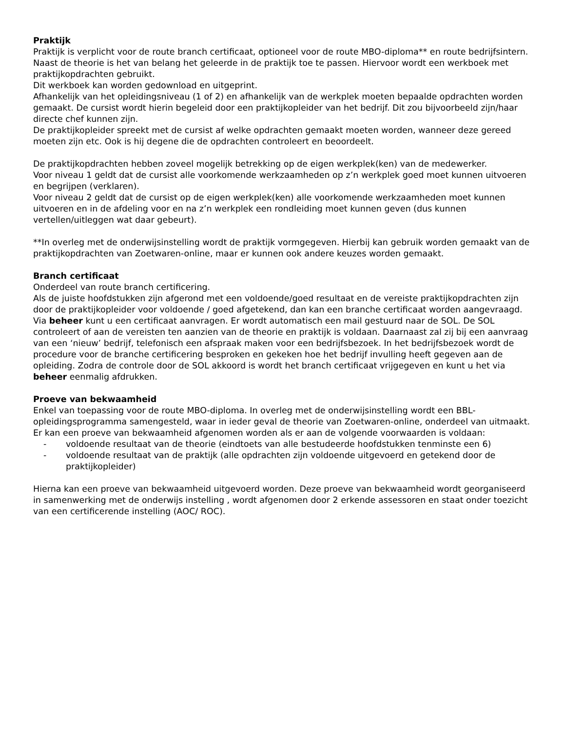Praktijk
Praktijk is verplicht voor de route branch certificaat, optioneel voor de route MBO-diploma** en route bedrijfsintern.
Naast de theorie is het van belang het geleerde in de praktijk toe te passen. Hiervoor wordt een werkboek met praktijkopdrachten gebruikt.
Dit werkboek kan worden gedownload en uitgeprint.
Afhankelijk van het opleidingsniveau (1 of 2) en afhankelijk van de werkplek moeten bepaalde opdrachten worden gemaakt. De cursist wordt hierin begeleid door een praktijkopleider van het bedrijf. Dit zou bijvoorbeeld zijn/haar directe chef kunnen zijn.
De praktijkopleider spreekt met de cursist af welke opdrachten gemaakt moeten worden, wanneer deze gereed moeten zijn etc. Ook is hij degene die de opdrachten controleert en beoordeelt.
De praktijkopdrachten hebben zoveel mogelijk betrekking op de eigen werkplek(ken) van de medewerker.
Voor niveau 1 geldt dat de cursist alle voorkomende werkzaamheden op z’n werkplek goed moet kunnen uitvoeren en begrijpen (verklaren).
Voor niveau 2 geldt dat de cursist op de eigen werkplek(ken) alle voorkomende werkzaamheden moet kunnen uitvoeren en in de afdeling voor en na z’n werkplek een rondleiding moet kunnen geven (dus kunnen vertellen/uitleggen wat daar gebeurt).
**In overleg met de onderwijsinstelling wordt de praktijk vormgegeven. Hierbij kan gebruik worden gemaakt van de praktijkopdrachten van Zoetwaren-online, maar er kunnen ook andere keuzes worden gemaakt.
Branch certificaat
Onderdeel van route branch certificering.
Als de juiste hoofdstukken zijn afgerond met een voldoende/goed resultaat en de vereiste praktijkopdrachten zijn door de praktijkopleider voor voldoende / goed afgetekend, dan kan een branche certificaat worden aangevraagd. Via beheer kunt u een certificaat aanvragen. Er wordt automatisch een mail gestuurd naar de SOL. De SOL controleert of aan de vereisten ten aanzien van de theorie en praktijk is voldaan. Daarnaast zal zij bij een aanvraag van een ‘nieuw’ bedrijf, telefonisch een afspraak maken voor een bedrijfsbezoek. In het bedrijfsbezoek wordt de procedure voor de branche certificering besproken en gekeken hoe het bedrijf invulling heeft gegeven aan de opleiding. Zodra de controle door de SOL akkoord is wordt het branch certificaat vrijgegeven en kunt u het via beheer eenmalig afdrukken.
Proeve van bekwaamheid
Enkel van toepassing voor de route MBO-diploma. In overleg met de onderwijsinstelling wordt een BBL-opleidingsprogramma samengesteld, waar in ieder geval de theorie van Zoetwaren-online, onderdeel van uitmaakt.
Er kan een proeve van bekwaamheid afgenomen worden als er aan de volgende voorwaarden is voldaan:
- voldoende resultaat van de theorie (eindtoets van alle bestudeerde hoofdstukken tenminste een 6)
- voldoende resultaat van de praktijk (alle opdrachten zijn voldoende uitgevoerd en getekend door de praktijkopleider)
Hierna kan een proeve van bekwaamheid uitgevoerd worden. Deze proeve van bekwaamheid wordt georganiseerd in samenwerking met de onderwijs instelling , wordt afgenomen door 2 erkende assessoren en staat onder toezicht van een certificerende instelling (AOC/ ROC).